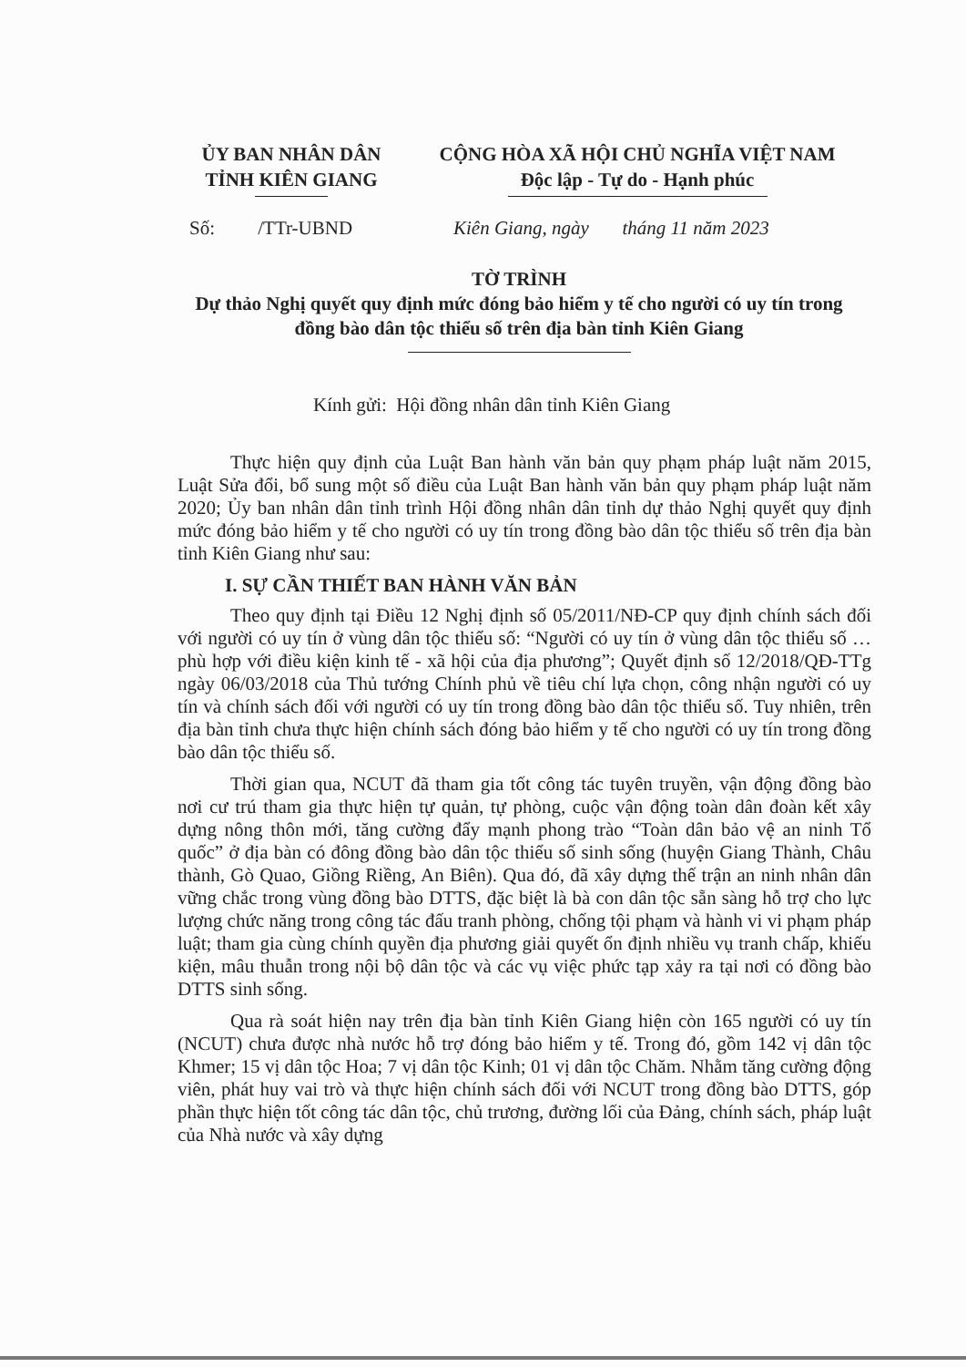ỦY BAN NHÂN DÂN
TỈNH KIÊN GIANG
CỘNG HÒA XÃ HỘI CHỦ NGHĨA VIỆT NAM
Độc lập - Tự do - Hạnh phúc
Số: /TTr-UBND Kiên Giang, ngày tháng 11 năm 2023
TỜ TRÌNH
Dự thảo Nghị quyết quy định mức đóng bảo hiểm y tế cho người có uy tín trong đồng bào dân tộc thiểu số trên địa bàn tỉnh Kiên Giang
Kính gửi: Hội đồng nhân dân tỉnh Kiên Giang
Thực hiện quy định của Luật Ban hành văn bản quy phạm pháp luật năm 2015, Luật Sửa đổi, bổ sung một số điều của Luật Ban hành văn bản quy phạm pháp luật năm 2020; Ủy ban nhân dân tỉnh trình Hội đồng nhân dân tỉnh dự thảo Nghị quyết quy định mức đóng bảo hiểm y tế cho người có uy tín trong đồng bào dân tộc thiểu số trên địa bàn tỉnh Kiên Giang như sau:
I. SỰ CẦN THIẾT BAN HÀNH VĂN BẢN
Theo quy định tại Điều 12 Nghị định số 05/2011/NĐ-CP quy định chính sách đối với người có uy tín ở vùng dân tộc thiểu số: “Người có uy tín ở vùng dân tộc thiểu số … phù hợp với điều kiện kinh tế - xã hội của địa phương”; Quyết định số 12/2018/QĐ-TTg ngày 06/03/2018 của Thủ tướng Chính phủ về tiêu chí lựa chọn, công nhận người có uy tín và chính sách đối với người có uy tín trong đồng bào dân tộc thiểu số. Tuy nhiên, trên địa bàn tỉnh chưa thực hiện chính sách đóng bảo hiểm y tế cho người có uy tín trong đồng bào dân tộc thiểu số.
Thời gian qua, NCUT đã tham gia tốt công tác tuyên truyền, vận động đồng bào nơi cư trú tham gia thực hiện tự quản, tự phòng, cuộc vận động toàn dân đoàn kết xây dựng nông thôn mới, tăng cường đẩy mạnh phong trào “Toàn dân bảo vệ an ninh Tổ quốc” ở địa bàn có đông đồng bào dân tộc thiểu số sinh sống (huyện Giang Thành, Châu thành, Gò Quao, Giồng Riềng, An Biên). Qua đó, đã xây dựng thế trận an ninh nhân dân vững chắc trong vùng đồng bào DTTS, đặc biệt là bà con dân tộc sẵn sàng hỗ trợ cho lực lượng chức năng trong công tác đấu tranh phòng, chống tội phạm và hành vi vi phạm pháp luật; tham gia cùng chính quyền địa phương giải quyết ổn định nhiều vụ tranh chấp, khiếu kiện, mâu thuẫn trong nội bộ dân tộc và các vụ việc phức tạp xảy ra tại nơi có đồng bào DTTS sinh sống.
Qua rà soát hiện nay trên địa bàn tỉnh Kiên Giang hiện còn 165 người có uy tín (NCUT) chưa được nhà nước hỗ trợ đóng bảo hiểm y tế. Trong đó, gồm 142 vị dân tộc Khmer; 15 vị dân tộc Hoa; 7 vị dân tộc Kinh; 01 vị dân tộc Chăm. Nhằm tăng cường động viên, phát huy vai trò và thực hiện chính sách đối với NCUT trong đồng bào DTTS, góp phần thực hiện tốt công tác dân tộc, chủ trương, đường lối của Đảng, chính sách, pháp luật của Nhà nước và xây dựng